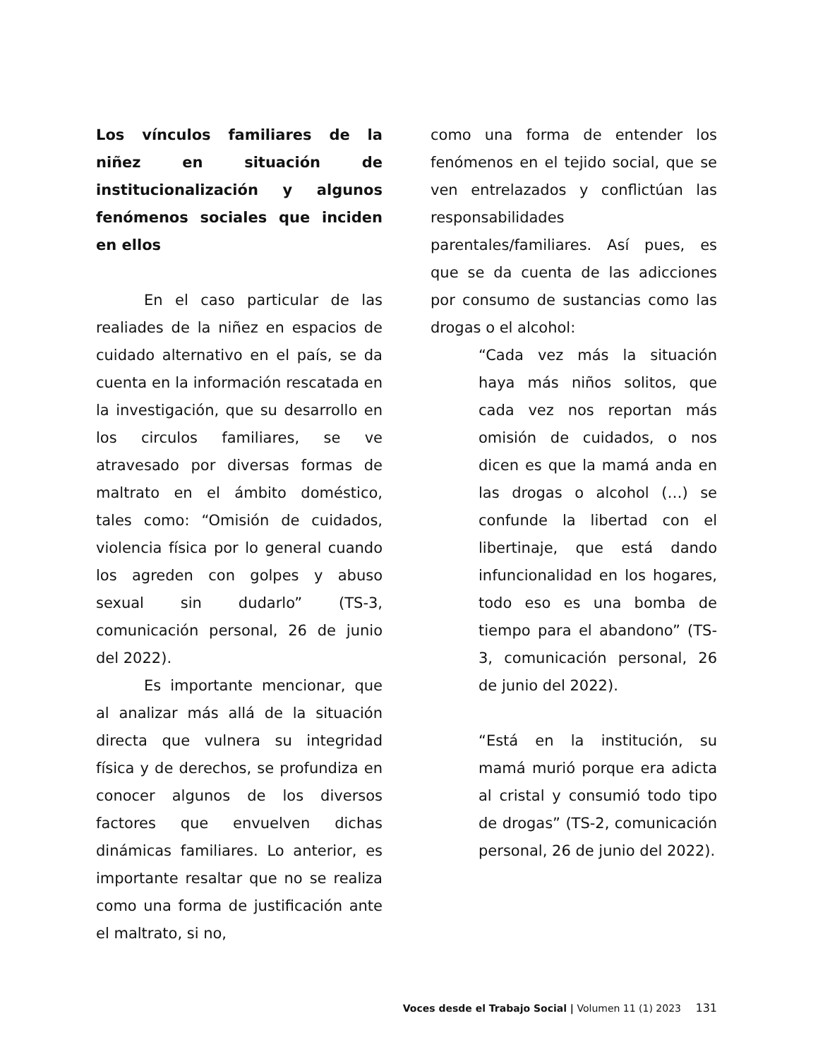Los vínculos familiares de la niñez en situación de institucionalización y algunos fenómenos sociales que inciden en ellos
En el caso particular de las realiades de la niñez en espacios de cuidado alternativo en el país, se da cuenta en la información rescatada en la investigación, que su desarrollo en los circulos familiares, se ve atravesado por diversas formas de maltrato en el ámbito doméstico, tales como: “Omisión de cuidados, violencia física por lo general cuando los agreden con golpes y abuso sexual sin dudarlo” (TS-3, comunicación personal, 26 de junio del 2022).
Es importante mencionar, que al analizar más allá de la situación directa que vulnera su integridad física y de derechos, se profundiza en conocer algunos de los diversos factores que envuelven dichas dinámicas familiares. Lo anterior, es importante resaltar que no se realiza como una forma de justificación ante el maltrato, si no,
como una forma de entender los fenómenos en el tejido social, que se ven entrelazados y conflictúan las responsabilidades parentales/familiares. Así pues, es que se da cuenta de las adicciones por consumo de sustancias como las drogas o el alcohol:
“Cada vez más la situación haya más niños solitos, que cada vez nos reportan más omisión de cuidados, o nos dicen es que la mamá anda en las drogas o alcohol (…) se confunde la libertad con el libertinaje, que está dando infuncionalidad en los hogares, todo eso es una bomba de tiempo para el abandono” (TS-3, comunicación personal, 26 de junio del 2022).
“Está en la institución, su mamá murió porque era adicta al cristal y consumió todo tipo de drogas” (TS-2, comunicación personal, 26 de junio del 2022).
Voces desde el Trabajo Social | Volumen 11 (1) 2023 131